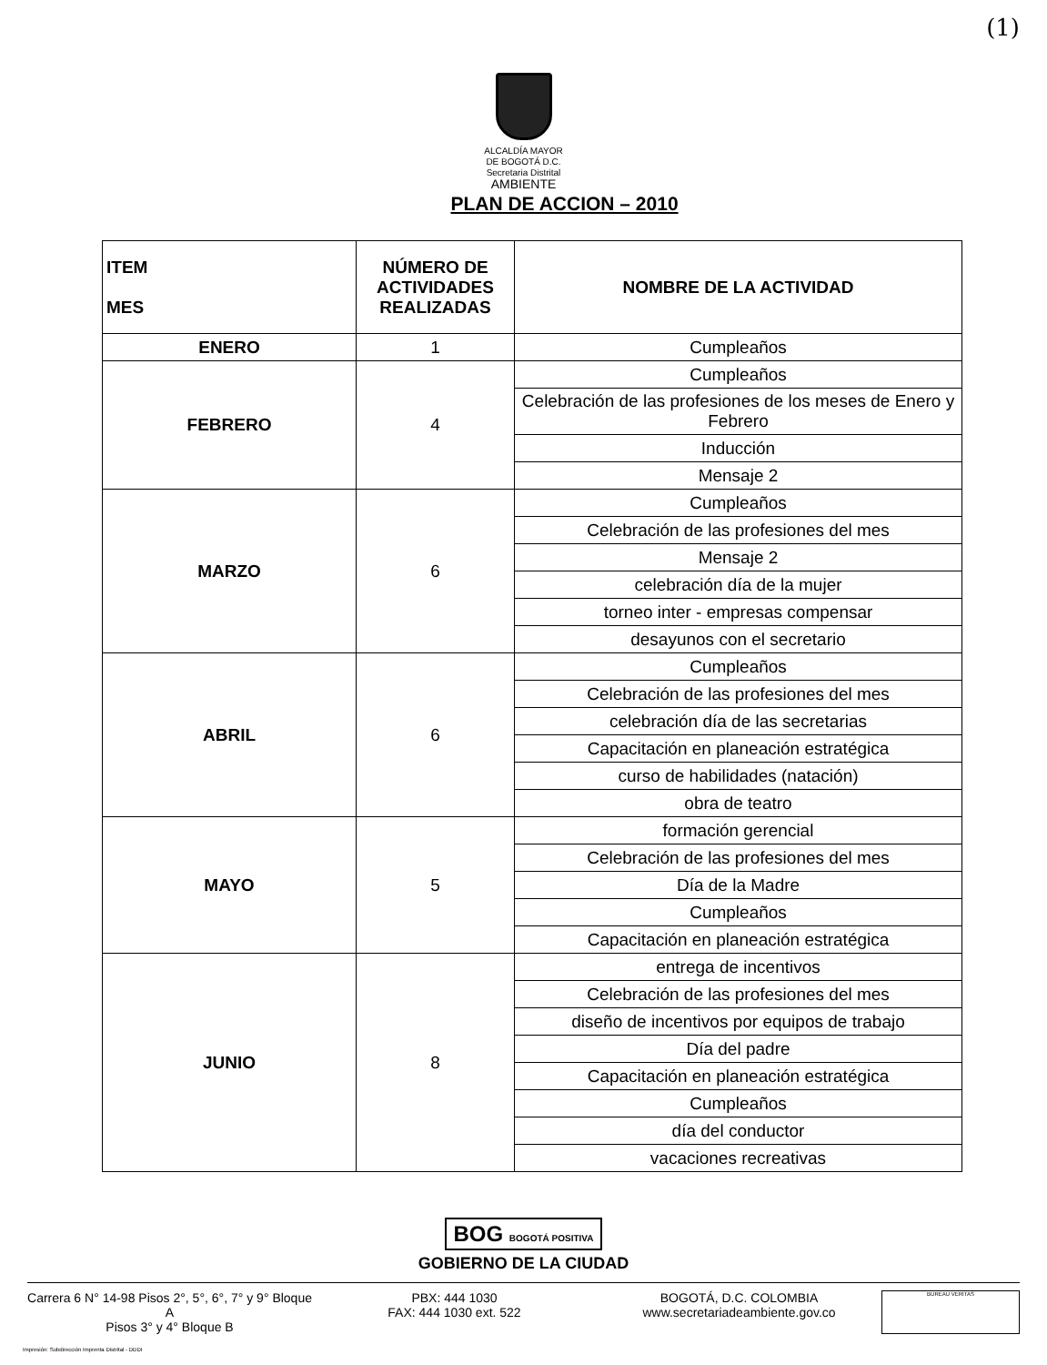(1)
ALCALDÍA MAYOR
DE BOGOTÁ D.C.
Secretaria Distrital
AMBIENTE
PLAN DE ACCION – 2010
| ITEM MES | NÚMERO DE ACTIVIDADES REALIZADAS | NOMBRE DE LA ACTIVIDAD |
| --- | --- | --- |
| ENERO | 1 | Cumpleaños |
| FEBRERO | 4 | Cumpleaños |
| | | Celebración de las profesiones de los meses de Enero y Febrero |
| | | Inducción |
| | | Mensaje 2 |
| MARZO | 6 | Cumpleaños |
| | | Celebración de las profesiones del mes |
| | | Mensaje 2 |
| | | celebración día de la mujer |
| | | torneo inter - empresas compensar |
| | | desayunos con el secretario |
| ABRIL | 6 | Cumpleaños |
| | | Celebración de las profesiones del mes |
| | | celebración día de las secretarias |
| | | Capacitación en planeación estratégica |
| | | curso de habilidades (natación) |
| | | obra de teatro |
| MAYO | 5 | formación gerencial |
| | | Celebración de las profesiones del mes |
| | | Día de la Madre |
| | | Cumpleaños |
| | | Capacitación en planeación estratégica |
| JUNIO | 8 | entrega de incentivos |
| | | Celebración de las profesiones del mes |
| | | diseño de incentivos por equipos de trabajo |
| | | Día del padre |
| | | Capacitación en planeación estratégica |
| | | Cumpleaños |
| | | día del conductor |
| | | vacaciones recreativas |
BOG BOGOTÁ POSITIVA
GOBIERNO DE LA CIUDAD
Carrera 6 N° 14-98 Pisos 2°, 5°, 6°, 7° y 9° Bloque A
Pisos 3° y 4° Bloque B
PBX: 444 1030
FAX: 444 1030 ext. 522
BOGOTÁ, D.C. COLOMBIA
www.secretariadeambiente.gov.co
BUREAU VERITAS
Impresión: Subdirección Imprenta Distrital - DDDI